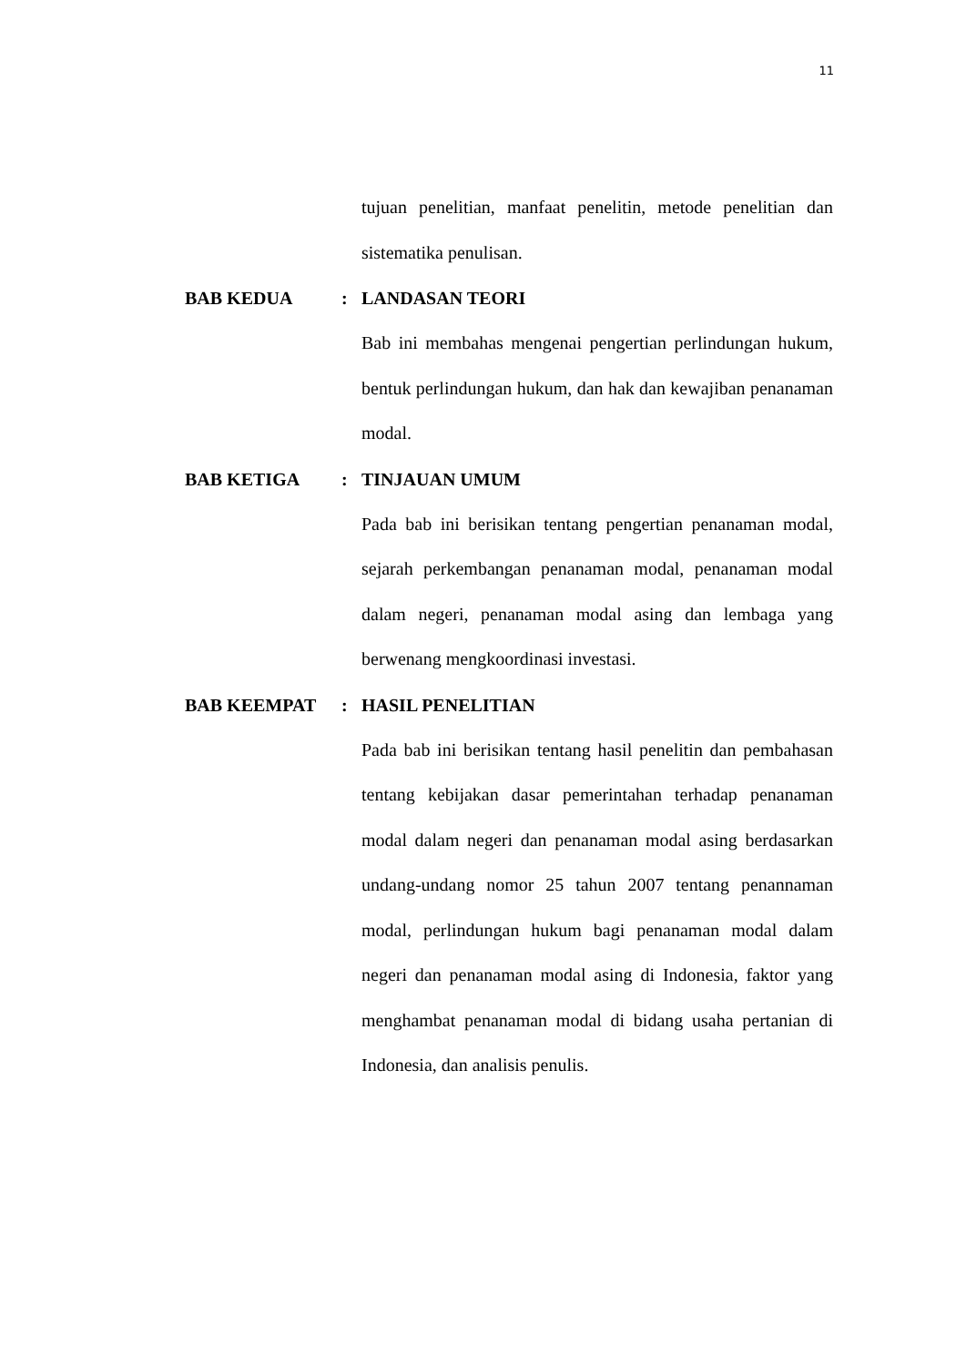11
tujuan penelitian, manfaat penelitin, metode penelitian dan sistematika penulisan.
BAB KEDUA : LANDASAN TEORI
Bab ini membahas mengenai pengertian perlindungan hukum, bentuk perlindungan hukum, dan hak dan kewajiban penanaman modal.
BAB KETIGA : TINJAUAN UMUM
Pada bab ini berisikan tentang pengertian penanaman modal, sejarah perkembangan penanaman modal, penanaman modal dalam negeri, penanaman modal asing dan lembaga yang berwenang mengkoordinasi investasi.
BAB KEEMPAT : HASIL PENELITIAN
Pada bab ini berisikan tentang hasil penelitin dan pembahasan tentang kebijakan dasar pemerintahan terhadap penanaman modal dalam negeri dan penanaman modal asing berdasarkan undang-undang nomor 25 tahun 2007 tentang penannaman modal, perlindungan hukum bagi penanaman modal dalam negeri dan penanaman modal asing di Indonesia, faktor yang menghambat penanaman modal di bidang usaha pertanian di Indonesia, dan analisis penulis.